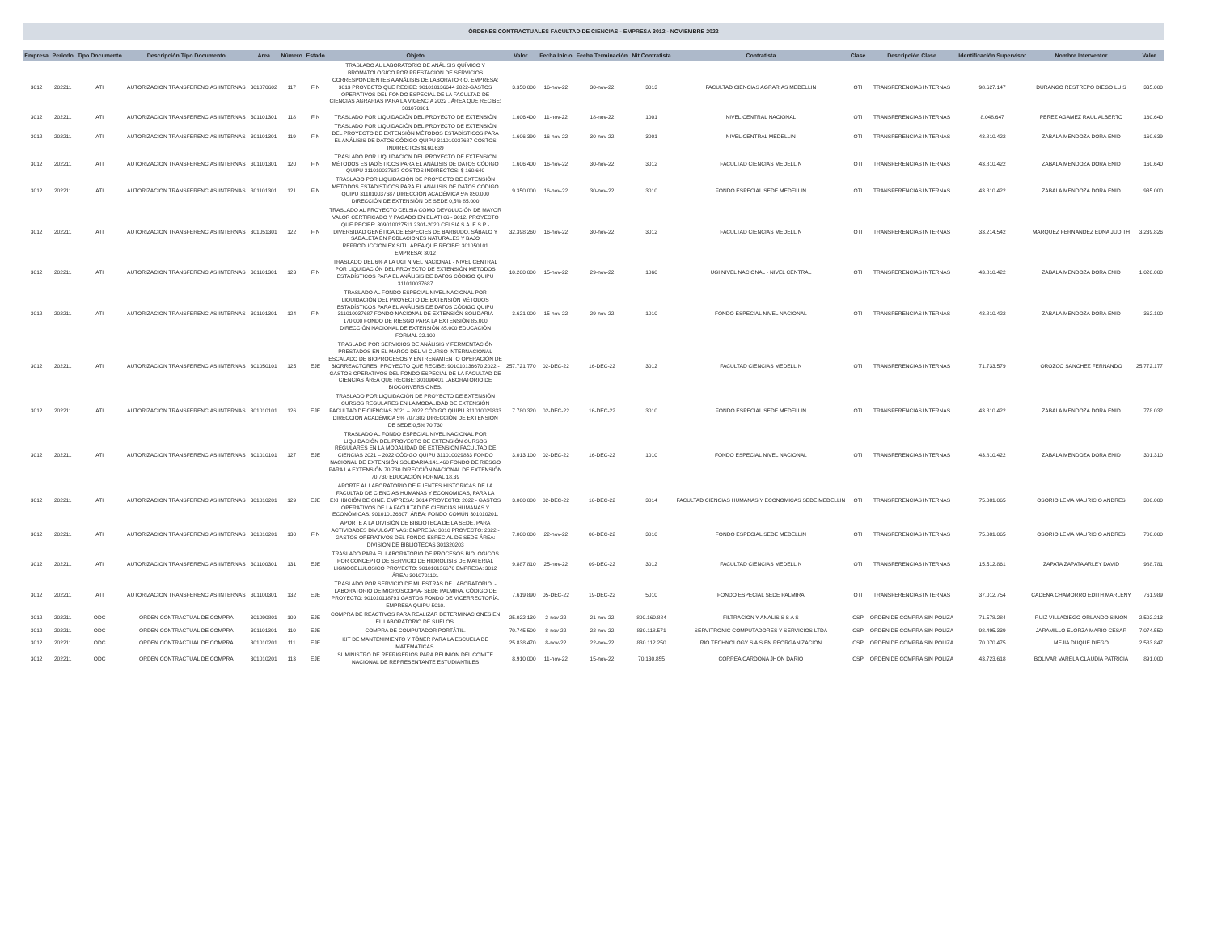ÓRDENES CONTRACTUALES FACULTAD DE CIENCIAS - EMPRESA 3012 - NOVIEMBRE 2022
| Empresa | Periodo | Tipo Documento | Descripción Tipo Documento | Area | Número | Estado | Objeto | Valor | Fecha Inicio | Fecha Terminación | Nit Contratista | Contratista | Clase | Descripción Clase | Identificación Supervisor | Nombre Interventor | Valor |
| --- | --- | --- | --- | --- | --- | --- | --- | --- | --- | --- | --- | --- | --- | --- | --- | --- | --- |
| 3012 | 202211 | ATI | AUTORIZACION TRANSFERENCIAS INTERNAS | 301070602 | 117 | FIN | TRASLADO AL LABORATORIO DE ANÁLISIS QUÍMICO Y BROMATOLÓGICO POR PRESTACIÓN DE SERVICIOS CORRESPONDIENTES A ANÁLISIS DE LABORATORIO. EMPRESA: 3013 PROYECTO QUE RECIBE: 901010136644 2022-GASTOS OPERATIVOS DEL FONDO ESPECIAL DE LA FACULTAD DE CIENCIAS AGRARIAS PARA LA VIGENCIA 2022 . ÁREA QUE RECIBE: 301070301 | 3.350.000 | 16-nov-22 | 30-nov-22 | 3013 | FACULTAD CIENCIAS AGRARIAS MEDELLIN | OTI | TRANSFERENCIAS INTERNAS | 98.627.147 | DURANGO RESTREPO DIEGO LUIS | 335.000 |
| 3012 | 202211 | ATI | AUTORIZACION TRANSFERENCIAS INTERNAS | 301101301 | 118 | FIN | TRASLADO POR LIQUIDACIÓN DEL PROYECTO DE EXTENSIÓN | 1.606.400 | 11-nov-22 | 18-nov-22 | 1001 | NIVEL CENTRAL NACIONAL | OTI | TRANSFERENCIAS INTERNAS | 8.048.647 | PEREZ AGAMEZ RAUL ALBERTO | 160.640 |
| 3012 | 202211 | ATI | AUTORIZACION TRANSFERENCIAS INTERNAS | 301101301 | 119 | FIN | TRASLADO POR LIQUIDACIÓN DEL PROYECTO DE EXTENSIÓN DEL PROYECTO DE EXTENSIÓN MÉTODOS ESTADÍSTICOS PARA EL ANÁLISIS DE DATOS CÓDIGO QUIPU 311010037687 COSTOS INDIRECTOS $160.639 | 1.606.390 | 16-nov-22 | 30-nov-22 | 3001 | NIVEL CENTRAL MEDELLIN | OTI | TRANSFERENCIAS INTERNAS | 43.810.422 | ZABALA MENDOZA DORA ENID | 160.639 |
| 3012 | 202211 | ATI | AUTORIZACION TRANSFERENCIAS INTERNAS | 301101301 | 120 | FIN | TRASLADO POR LIQUIDACIÓN DEL PROYECTO DE EXTENSIÓN MÉTODOS ESTADÍSTICOS PARA EL ANÁLISIS DE DATOS CÓDIGO QUIPU 311010037687 COSTOS INDIRECTOS: $ 160.640 | 1.606.400 | 16-nov-22 | 30-nov-22 | 3012 | FACULTAD CIENCIAS MEDELLIN | OTI | TRANSFERENCIAS INTERNAS | 43.810.422 | ZABALA MENDOZA DORA ENID | 160.640 |
| 3012 | 202211 | ATI | AUTORIZACION TRANSFERENCIAS INTERNAS | 301101301 | 121 | FIN | TRASLADO POR LIQUIDACIÓN DE PROYECTO DE EXTENSIÓN MÉTODOS ESTADÍSTICOS PARA EL ANÁLISIS DE DATOS CÓDIGO QUIPU 311010037687 DIRECCIÓN ACADÉMICA 5% 850.000 DIRECCIÓN DE EXTENSIÓN DE SEDE 0,5% 85.000 | 9.350.000 | 16-nov-22 | 30-nov-22 | 3010 | FONDO ESPECIAL SEDE MEDELLIN | OTI | TRANSFERENCIAS INTERNAS | 43.810.422 | ZABALA MENDOZA DORA ENID | 935.000 |
| 3012 | 202211 | ATI | AUTORIZACION TRANSFERENCIAS INTERNAS | 301051301 | 122 | FIN | TRASLADO AL PROYECTO CELSIA COMO DEVOLUCIÓN DE MAYOR VALOR CERTIFICADO Y PAGADO EN EL ATI 66 - 3012. PROYECTO QUE RECIBE: 309010027511 2301-2020 CELSIA S.A. E.S.P - DIVERSIDAD GENÉTICA DE ESPECIES DE BARBUDO, SÁBALO Y SABALETA EN POBLACIONES NATURALES Y BAJO REPRODUCCIÓN EX SITU ÁREA QUE RECIBE: 301050101 EMPRESA: 3012 | 32.398.260 | 16-nov-22 | 30-nov-22 | 3012 | FACULTAD CIENCIAS MEDELLIN | OTI | TRANSFERENCIAS INTERNAS | 33.214.542 | MARQUEZ FERNANDEZ EDNA JUDITH | 3.239.826 |
| 3012 | 202211 | ATI | AUTORIZACION TRANSFERENCIAS INTERNAS | 301101301 | 123 | FIN | TRASLADO DEL 6% A LA UGI NIVEL NACIONAL - NIVEL CENTRAL POR LIQUIDACIÓN DEL PROYECTO DE EXTENSIÓN MÉTODOS ESTADÍSTICOS PARA EL ANÁLISIS DE DATOS CÓDIGO QUIPU 311010037687 | 10.200.000 | 15-nov-22 | 29-nov-22 | 1060 | UGI NIVEL NACIONAL - NIVEL CENTRAL | OTI | TRANSFERENCIAS INTERNAS | 43.810.422 | ZABALA MENDOZA DORA ENID | 1.020.000 |
| 3012 | 202211 | ATI | AUTORIZACION TRANSFERENCIAS INTERNAS | 301101301 | 124 | FIN | TRASLADO AL FONDO ESPECIAL NIVEL NACIONAL POR LIQUIDACIÓN DEL PROYECTO DE EXTENSIÓN MÉTODOS ESTADÍSTICOS PARA EL ANÁLISIS DE DATOS CÓDIGO QUIPU 311010037687 FONDO NACIONAL DE EXTENSIÓN SOLIDARIA 170.000 FONDO DE RIESGO PARA LA EXTENSIÓN 85.000 DIRECCIÓN NACIONAL DE EXTENSIÓN 85.000 EDUCACIÓN FORMAL 22.100 | 3.621.000 | 15-nov-22 | 29-nov-22 | 1010 | FONDO ESPECIAL NIVEL NACIONAL | OTI | TRANSFERENCIAS INTERNAS | 43.810.422 | ZABALA MENDOZA DORA ENID | 362.100 |
| 3012 | 202211 | ATI | AUTORIZACION TRANSFERENCIAS INTERNAS | 301050101 | 125 | EJE | TRASLADO POR SERVICIOS DE ANÁLISIS Y FERMENTACIÓN PRESTADOS EN EL MARCO DEL VI CURSO INTERNACIONAL ESCALADO DE BIOPROCESOS Y ENTRENAMIENTO OPERACIÓN DE BIORREACTORES. PROYECTO QUE RECIBE: 901010136670 2022 - GASTOS OPERATIVOS DEL FONDO ESPECIAL DE LA FACULTAD DE CIENCIAS ÁREA QUE RECIBE: 301090401 LABORATORIO DE BIOCONVERSIONES. | 257.721.770 | 02-DEC-22 | 16-DEC-22 | 3012 | FACULTAD CIENCIAS MEDELLIN | OTI | TRANSFERENCIAS INTERNAS | 71.733.579 | OROZCO SANCHEZ FERNANDO | 25.772.177 |
| 3012 | 202211 | ATI | AUTORIZACION TRANSFERENCIAS INTERNAS | 301010101 | 126 | EJE | TRASLADO POR LIQUIDACIÓN DE PROYECTO DE EXTENSIÓN CURSOS REGULARES EN LA MODALIDAD DE EXTENSIÓN FACULTAD DE CIENCIAS 2021 – 2022 CÓDIGO QUIPU 311010029833 DIRECCIÓN ACADÉMICA 5% 707.302 DIRECCIÓN DE EXTENSIÓN DE SEDE 0,5% 70.730 | 7.780.320 | 02-DEC-22 | 16-DEC-22 | 3010 | FONDO ESPECIAL SEDE MEDELLIN | OTI | TRANSFERENCIAS INTERNAS | 43.810.422 | ZABALA MENDOZA DORA ENID | 778.032 |
| 3012 | 202211 | ATI | AUTORIZACION TRANSFERENCIAS INTERNAS | 301010101 | 127 | EJE | TRASLADO AL FONDO ESPECIAL NIVEL NACIONAL POR LIQUIDACIÓN DEL PROYECTO DE EXTENSIÓN CURSOS REGULARES EN LA MODALIDAD DE EXTENSIÓN FACULTAD DE CIENCIAS 2021 – 2022 CÓDIGO QUIPU 311010029833 FONDO NACIONAL DE EXTENSIÓN SOLIDARIA 141.460 FONDO DE RIESGO PARA LA EXTENSIÓN 70.730 DIRECCIÓN NACIONAL DE EXTENSIÓN 70.730 EDUCACIÓN FORMAL 18.39 | 3.013.100 | 02-DEC-22 | 16-DEC-22 | 1010 | FONDO ESPECIAL NIVEL NACIONAL | OTI | TRANSFERENCIAS INTERNAS | 43.810.422 | ZABALA MENDOZA DORA ENID | 301.310 |
| 3012 | 202211 | ATI | AUTORIZACION TRANSFERENCIAS INTERNAS | 301010201 | 129 | EJE | APORTE AL LABORATORIO DE FUENTES HISTÓRICAS DE LA FACULTAD DE CIENCIAS HUMANAS Y ECONOMICAS, PARA LA EXHIBICIÓN DE CINE. EMPRESA: 3014 PROYECTO: 2022 - GASTOS OPERATIVOS DE LA FACULTAD DE CIENCIAS HUMANAS Y ECONÓMICAS. 901010136607. ÁREA: FONDO COMÚN 301010201. | 3.000.000 | 02-DEC-22 | 16-DEC-22 | 3014 | FACULTAD CIENCIAS HUMANAS Y ECONOMICAS SEDE MEDELLIN | OTI | TRANSFERENCIAS INTERNAS | 75.081.065 | OSORIO LEMA MAURICIO ANDRES | 300.000 |
| 3012 | 202211 | ATI | AUTORIZACION TRANSFERENCIAS INTERNAS | 301010201 | 130 | FIN | APORTE A LA DIVISIÓN DE BIBLIOTECA DE LA SEDE, PARA ACTIVIDADES DIVULGATIVAS: EMPRESA: 3010 PROYECTO: 2022 - GASTOS OPERATIVOS DEL FONDO ESPECIAL DE SEDE ÁREA: DIVISIÓN DE BIBLIOTECAS 301320203 | 7.000.000 | 22-nov-22 | 06-DEC-22 | 3010 | FONDO ESPECIAL SEDE MEDELLIN | OTI | TRANSFERENCIAS INTERNAS | 75.081.065 | OSORIO LEMA MAURICIO ANDRES | 700.000 |
| 3012 | 202211 | ATI | AUTORIZACION TRANSFERENCIAS INTERNAS | 301100301 | 131 | EJE | TRASLADO PARA EL LABORATORIO DE PROCESOS BIOLOGICOS POR CONCEPTO DE SERVICIO DE HIDROLISIS DE MATERIAL LIGNOCELULOSICO PROYECTO: 901010136670 EMPRESA: 3012 ÁREA: 3010701101 | 9.887.810 | 25-nov-22 | 09-DEC-22 | 3012 | FACULTAD CIENCIAS MEDELLIN | OTI | TRANSFERENCIAS INTERNAS | 15.512.861 | ZAPATA ZAPATA ARLEY DAVID | 988.781 |
| 3012 | 202211 | ATI | AUTORIZACION TRANSFERENCIAS INTERNAS | 301100301 | 132 | EJE | TRASLADO POR SERVICIO DE MUESTRAS DE LABORATORIO. - LABORATORIO DE MICROSCOPIA- SEDE PALMIRA. CÓDIGO DE PROYECTO: 901010118791 GASTOS FONDO DE VICERRECTORÍA. EMPRESA QUIPU 5010. | 7.619.890 | 05-DEC-22 | 19-DEC-22 | 5010 | FONDO ESPECIAL SEDE PALMIRA | OTI | TRANSFERENCIAS INTERNAS | 37.012.754 | CADENA CHAMORRO EDITH MARLENY | 761.989 |
| 3012 | 202211 | ODC | ORDEN CONTRACTUAL DE COMPRA | 301090801 | 109 | EJE | COMPRA DE REACTIVOS PARA REALIZAR DETERMINACIONES EN EL LABORATORIO DE SUELOS. | 25.022.130 | 2-nov-22 | 21-nov-22 | 800.160.884 | FILTRACION Y ANALISIS S A S | CSP | ORDEN DE COMPRA SIN POLIZA | 71.578.284 | RUIZ VILLADIEGO ORLANDO SIMON | 2.502.213 |
| 3012 | 202211 | ODC | ORDEN CONTRACTUAL DE COMPRA | 301101301 | 110 | EJE | COMPRA DE COMPUTADOR PORTÁTIL. | 70.745.500 | 8-nov-22 | 22-nov-22 | 830.118.571 | SERVITRONIC COMPUTADORES Y SERVICIOS LTDA | CSP | ORDEN DE COMPRA SIN POLIZA | 98.495.339 | JARAMILLO ELORZA MARIO CESAR | 7.074.550 |
| 3012 | 202211 | ODC | ORDEN CONTRACTUAL DE COMPRA | 301010201 | 111 | EJE | KIT DE MANTENIMIENTO Y TÓNER PARA LA ESCUELA DE MATEMÁTICAS. | 25.838.470 | 8-nov-22 | 22-nov-22 | 830.112.250 | RIO TECHNOLOGY S A S EN REORGANIZACION | CSP | ORDEN DE COMPRA SIN POLIZA | 70.070.475 | MEJIA DUQUE DIEGO | 2.583.847 |
| 3012 | 202211 | ODC | ORDEN CONTRACTUAL DE COMPRA | 301010201 | 113 | EJE | SUMINISTRO DE REFRIGERIOS PARA REUNIÓN DEL COMITÉ NACIONAL DE REPRESENTANTE ESTUDIANTILES | 8.910.000 | 11-nov-22 | 15-nov-22 | 70.130.855 | CORREA CARDONA JHON DARIO | CSP | ORDEN DE COMPRA SIN POLIZA | 43.723.618 | BOLIVAR VARELA CLAUDIA PATRICIA | 891.000 |